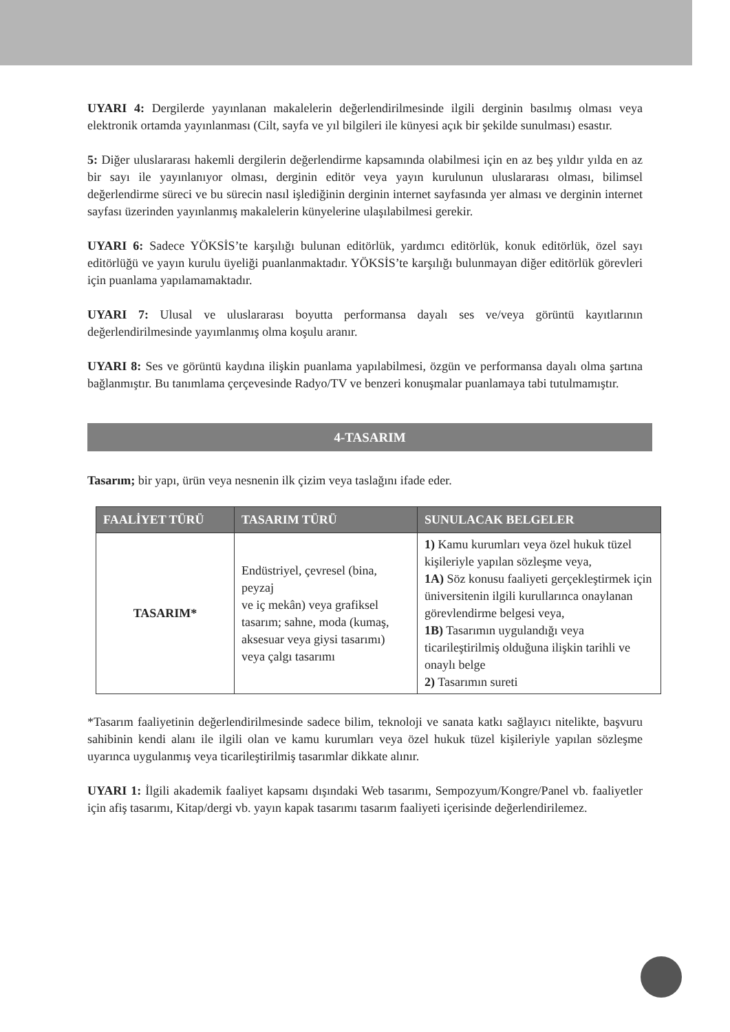UYARI 4: Dergilerde yayınlanan makalelerin değerlendirilmesinde ilgili derginin basılmış olması veya elektronik ortamda yayınlanması (Cilt, sayfa ve yıl bilgileri ile künyesi açık bir şekilde sunulması) esastır.
5: Diğer uluslararası hakemli dergilerin değerlendirme kapsamında olabilmesi için en az beş yıldır yılda en az bir sayı ile yayınlanıyor olması, derginin editör veya yayın kurulunun uluslararası olması, bilimsel değerlendirme süreci ve bu sürecin nasıl işlediğinin derginin internet sayfasında yer alması ve derginin internet sayfası üzerinden yayınlanmış makalelerin künyelerine ulaşılabilmesi gerekir.
UYARI 6: Sadece YÖKSİS’te karşılığı bulunan editörlük, yardımcı editörlük, konuk editörlük, özel sayı editörlüğü ve yayın kurulu üyeliği puanlanmaktadır. YÖKSİS’te karşılığı bulunmayan diğer editörlük görevleri için puanlama yapılamamaktadır.
UYARI 7: Ulusal ve uluslararası boyutta performansa dayalı ses ve/veya görüntü kayıtlarının değerlendirilmesinde yayımlanmış olma koşulu aranır.
UYARI 8: Ses ve görüntü kaydına ilişkin puanlama yapılabilmesi, özgün ve performansa dayalı olma şartına bağlanmıştır. Bu tanımlama çerçevesinde Radyo/TV ve benzeri konuşmalar puanlamaya tabi tutulmamıştır.
4-TASARIM
Tasarım; bir yapı, ürün veya nesnenin ilk çizim veya taslağını ifade eder.
| FAALİYET TÜRÜ | TASARIM TÜRÜ | SUNULACAK BELGELER |
| --- | --- | --- |
| TASARIM* | Endüstriyel, çevresel (bina, peyzaj ve iç mekân) veya grafiksel tasarım; sahne, moda (kumaş, aksesuar veya giysi tasarımı) veya çalgı tasarımı | 1) Kamu kurumları veya özel hukuk tüzel kişileriyle yapılan sözleşme veya, 1A) Söz konusu faaliyeti gerçekleştirmek için üniversitenin ilgili kurullarınca onaylanan görevlendirme belgesi veya, 1B) Tasarımın uygulandığı veya ticarileştirilmiş olduğuna ilişkin tarihli ve onaylı belge 2) Tasarımın sureti |
*Tasarım faaliyetinin değerlendirilmesinde sadece bilim, teknoloji ve sanata katkı sağlayıcı nitelikte, başvuru sahibinin kendi alanı ile ilgili olan ve kamu kurumları veya özel hukuk tüzel kişileriyle yapılan sözleşme uyarınca uygulanmış veya ticarileştirilmiş tasarımlar dikkate alınır.
UYARI 1: İlgili akademik faaliyet kapsamı dışındaki Web tasarımı, Sempozyum/Kongre/Panel vb. faaliyetler için afiş tasarımı, Kitap/dergi vb. yayın kapak tasarımı tasarım faaliyeti içerisinde değerlendirilemez.